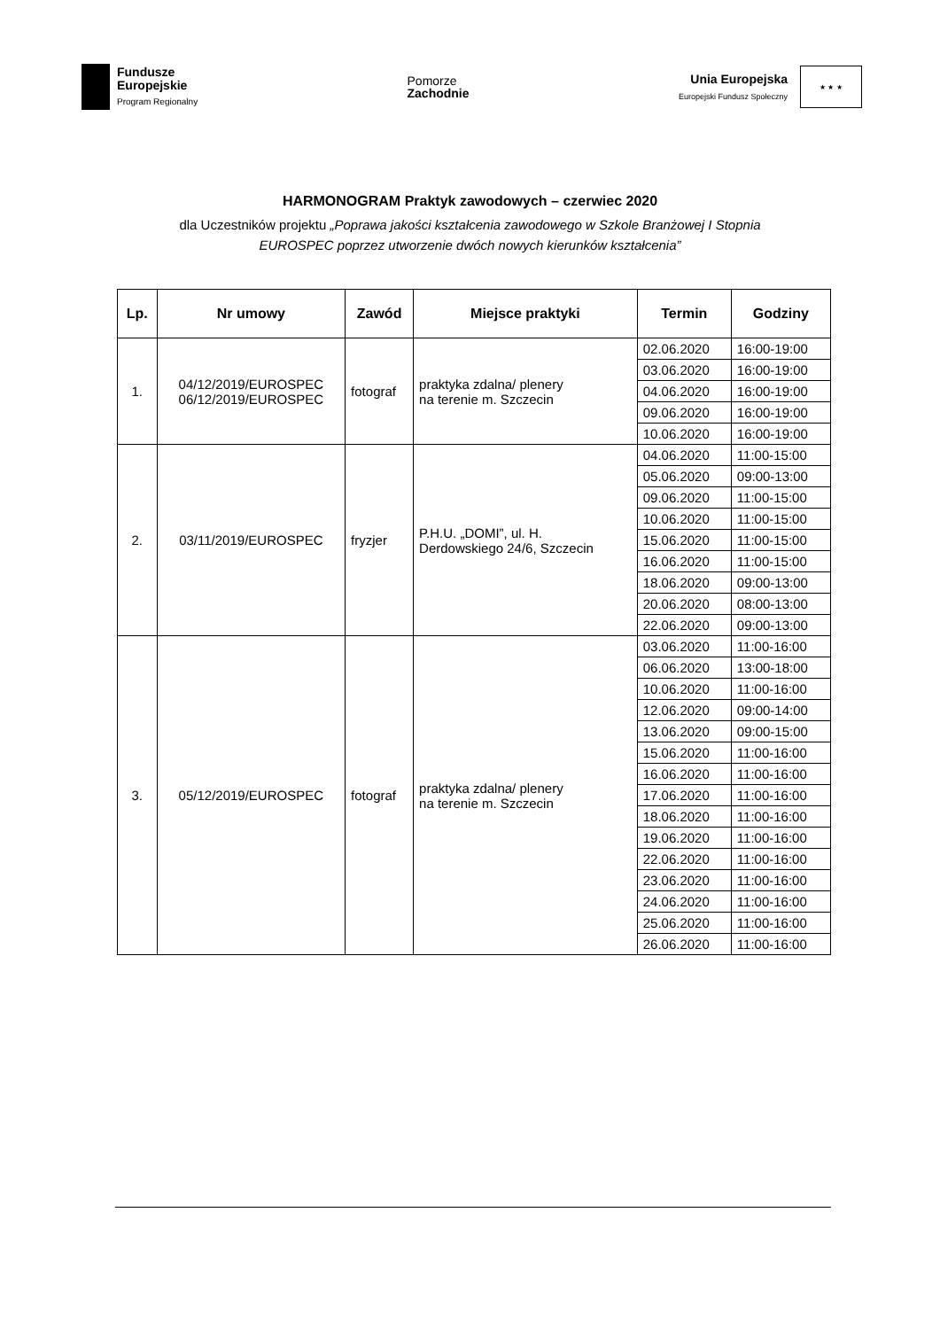Fundusze
Europejskie
Program Regionalny
Pomorze
Zachodnie
Unia Europejska
Europejski Fundusz Społeczny
★ ★ ★
HARMONOGRAM Praktyk zawodowych – czerwiec 2020
dla Uczestników projektu „Poprawa jakości kształcenia zawodowego w Szkole Branżowej I Stopnia
EUROSPEC poprzez utworzenie dwóch nowych kierunków kształcenia”
| Lp. | Nr umowy | Zawód | Miejsce praktyki | Termin | Godziny |
| --- | --- | --- | --- | --- | --- |
| 1. | 04/12/2019/EUROSPEC 06/12/2019/EUROSPEC | fotograf | praktyka zdalna/ plenery na terenie m. Szczecin | 02.06.2020 | 16:00-19:00 |
| | | | | 03.06.2020 | 16:00-19:00 |
| | | | | 04.06.2020 | 16:00-19:00 |
| | | | | 09.06.2020 | 16:00-19:00 |
| | | | | 10.06.2020 | 16:00-19:00 |
| 2. | 03/11/2019/EUROSPEC | fryzjer | P.H.U. „DOMI”, ul. H. Derdowskiego 24/6, Szczecin | 04.06.2020 | 11:00-15:00 |
| | | | | 05.06.2020 | 09:00-13:00 |
| | | | | 09.06.2020 | 11:00-15:00 |
| | | | | 10.06.2020 | 11:00-15:00 |
| | | | | 15.06.2020 | 11:00-15:00 |
| | | | | 16.06.2020 | 11:00-15:00 |
| | | | | 18.06.2020 | 09:00-13:00 |
| | | | | 20.06.2020 | 08:00-13:00 |
| | | | | 22.06.2020 | 09:00-13:00 |
| 3. | 05/12/2019/EUROSPEC | fotograf | praktyka zdalna/ plenery na terenie m. Szczecin | 03.06.2020 | 11:00-16:00 |
| | | | | 06.06.2020 | 13:00-18:00 |
| | | | | 10.06.2020 | 11:00-16:00 |
| | | | | 12.06.2020 | 09:00-14:00 |
| | | | | 13.06.2020 | 09:00-15:00 |
| | | | | 15.06.2020 | 11:00-16:00 |
| | | | | 16.06.2020 | 11:00-16:00 |
| | | | | 17.06.2020 | 11:00-16:00 |
| | | | | 18.06.2020 | 11:00-16:00 |
| | | | | 19.06.2020 | 11:00-16:00 |
| | | | | 22.06.2020 | 11:00-16:00 |
| | | | | 23.06.2020 | 11:00-16:00 |
| | | | | 24.06.2020 | 11:00-16:00 |
| | | | | 25.06.2020 | 11:00-16:00 |
| | | | | 26.06.2020 | 11:00-16:00 |